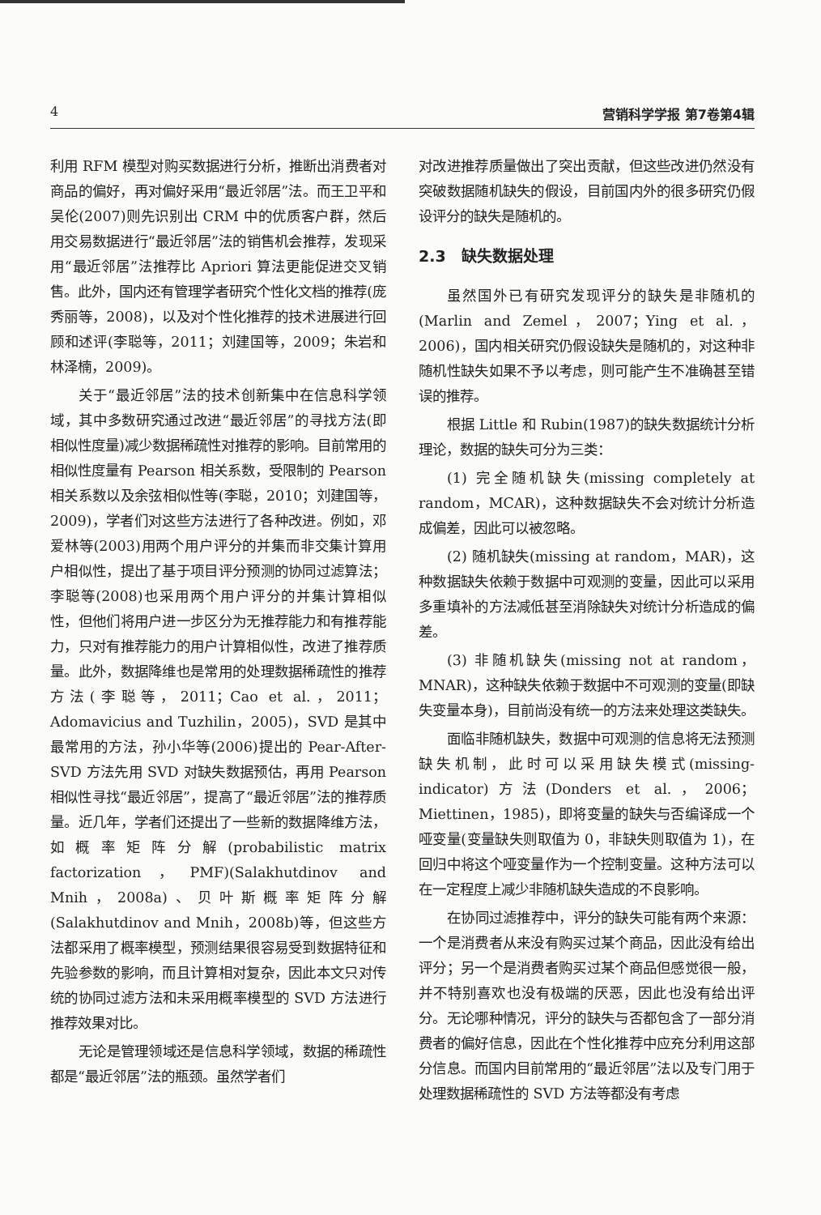4 营销科学学报 第7卷第4辑
利用 RFM 模型对购买数据进行分析，推断出消费者对商品的偏好，再对偏好采用“最近邻居”法。而王卫平和吴伦(2007)则先识别出 CRM 中的优质客户群，然后用交易数据进行“最近邻居”法的销售机会推荐，发现采用“最近邻居”法推荐比 Apriori 算法更能促进交叉销售。此外，国内还有管理学者研究个性化文档的推荐(庞秀丽等，2008)，以及对个性化推荐的技术进展进行回顾和述评(李聪等，2011；刘建国等，2009；朱岩和林泽楠，2009)。
关于“最近邻居”法的技术创新集中在信息科学领域，其中多数研究通过改进“最近邻居”的寻找方法(即相似性度量)减少数据稀疏性对推荐的影响。目前常用的相似性度量有 Pearson 相关系数，受限制的 Pearson 相关系数以及余弦相似性等(李聪，2010；刘建国等，2009)，学者们对这些方法进行了各种改进。例如，邓爱林等(2003)用两个用户评分的并集而非交集计算用户相似性，提出了基于项目评分预测的协同过滤算法；李聪等(2008)也采用两个用户评分的并集计算相似性，但他们将用户进一步区分为无推荐能力和有推荐能力，只对有推荐能力的用户计算相似性，改进了推荐质量。此外，数据降维也是常用的处理数据稀疏性的推荐方法(李聪等，2011；Cao et al.，2011；Adomavicius and Tuzhilin，2005)，SVD 是其中最常用的方法，孙小华等(2006)提出的 Pear-After-SVD 方法先用 SVD 对缺失数据预估，再用 Pearson 相似性寻找“最近邻居”，提高了“最近邻居”法的推荐质量。近几年，学者们还提出了一些新的数据降维方法，如概率矩阵分解(probabilistic matrix factorization，PMF)(Salakhutdinov and Mnih，2008a)、贝叶斯概率矩阵分解(Salakhutdinov and Mnih，2008b)等，但这些方法都采用了概率模型，预测结果很容易受到数据特征和先验参数的影响，而且计算相对复杂，因此本文只对传统的协同过滤方法和未采用概率模型的 SVD 方法进行推荐效果对比。
无论是管理领域还是信息科学领域，数据的稀疏性都是“最近邻居”法的瓶颈。虽然学者们
对改进推荐质量做出了突出贡献，但这些改进仍然没有突破数据随机缺失的假设，目前国内外的很多研究仍假设评分的缺失是随机的。
2.3　缺失数据处理
虽然国外已有研究发现评分的缺失是非随机的(Marlin and Zemel，2007；Ying et al.，2006)，国内相关研究仍假设缺失是随机的，对这种非随机性缺失如果不予以考虑，则可能产生不准确甚至错误的推荐。
根据 Little 和 Rubin(1987)的缺失数据统计分析理论，数据的缺失可分为三类：
(1) 完全随机缺失(missing completely at random，MCAR)，这种数据缺失不会对统计分析造成偏差，因此可以被忽略。
(2) 随机缺失(missing at random，MAR)，这种数据缺失依赖于数据中可观测的变量，因此可以采用多重填补的方法减低甚至消除缺失对统计分析造成的偏差。
(3) 非随机缺失(missing not at random，MNAR)，这种缺失依赖于数据中不可观测的变量(即缺失变量本身)，目前尚没有统一的方法来处理这类缺失。
面临非随机缺失，数据中可观测的信息将无法预测缺失机制，此时可以采用缺失模式(missing-indicator)方法(Donders et al.，2006；Miettinen，1985)，即将变量的缺失与否编译成一个哑变量(变量缺失则取值为 0，非缺失则取值为 1)，在回归中将这个哑变量作为一个控制变量。这种方法可以在一定程度上减少非随机缺失造成的不良影响。
在协同过滤推荐中，评分的缺失可能有两个来源：一个是消费者从来没有购买过某个商品，因此没有给出评分；另一个是消费者购买过某个商品但感觉很一般，并不特别喜欢也没有极端的厌恶，因此也没有给出评分。无论哪种情况，评分的缺失与否都包含了一部分消费者的偏好信息，因此在个性化推荐中应充分利用这部分信息。而国内目前常用的“最近邻居”法以及专门用于处理数据稀疏性的 SVD 方法等都没有考虑